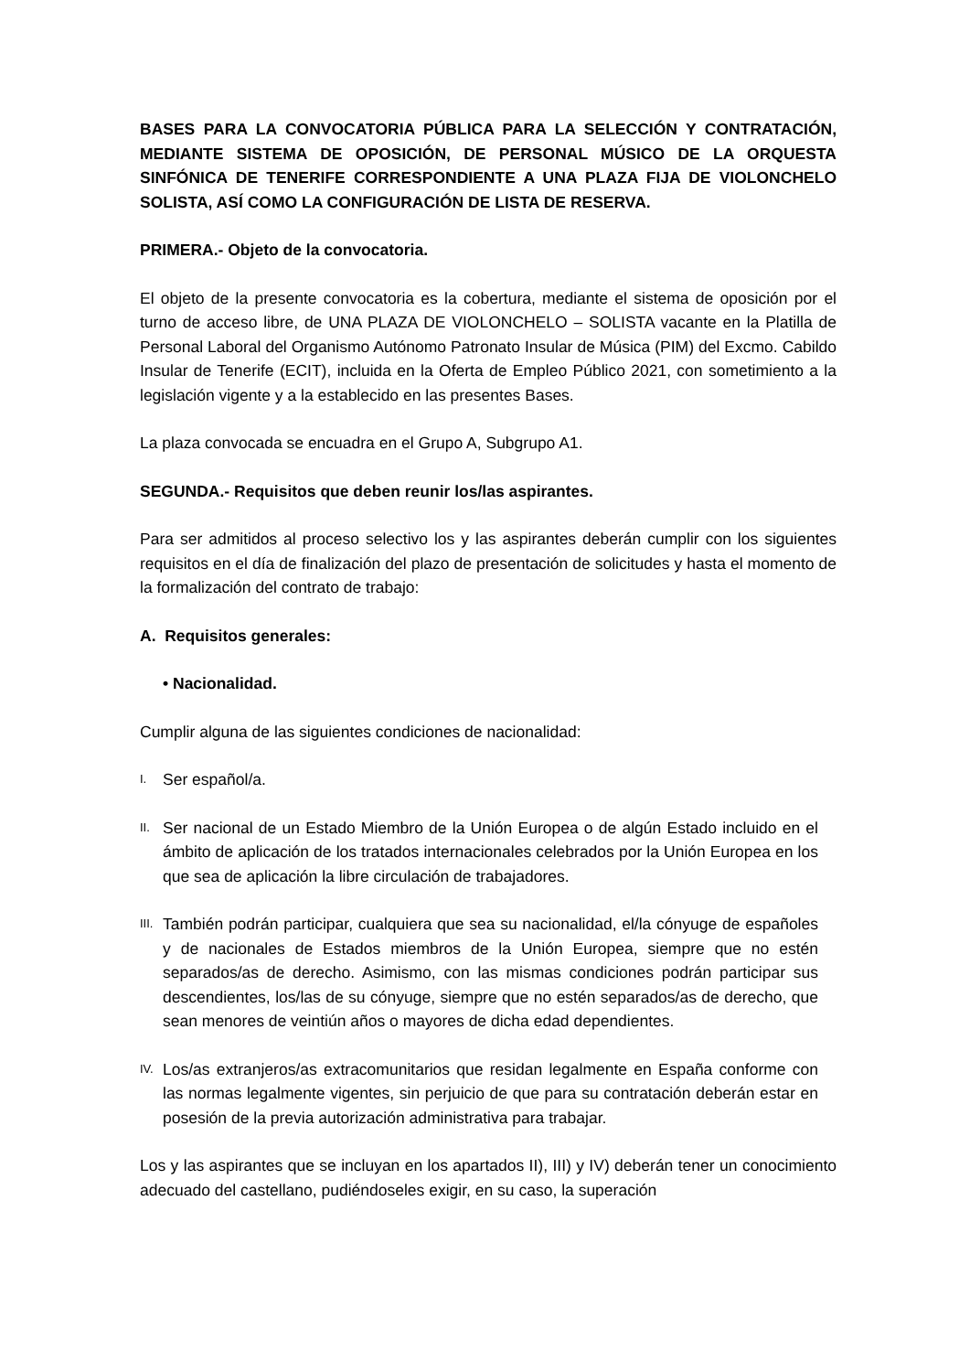BASES PARA LA CONVOCATORIA PÚBLICA PARA LA SELECCIÓN Y CONTRATACIÓN, MEDIANTE SISTEMA DE OPOSICIÓN, DE PERSONAL MÚSICO DE LA ORQUESTA SINFÓNICA DE TENERIFE CORRESPONDIENTE A UNA PLAZA FIJA DE VIOLONCHELO SOLISTA, ASÍ COMO LA CONFIGURACIÓN DE LISTA DE RESERVA.
PRIMERA.- Objeto de la convocatoria.
El objeto de la presente convocatoria es la cobertura, mediante el sistema de oposición por el turno de acceso libre, de UNA PLAZA DE VIOLONCHELO – SOLISTA vacante en la Platilla de Personal Laboral del Organismo Autónomo Patronato Insular de Música (PIM) del Excmo. Cabildo Insular de Tenerife (ECIT), incluida en la Oferta de Empleo Público 2021, con sometimiento a la legislación vigente y a la establecido en las presentes Bases.
La plaza convocada se encuadra en el Grupo A, Subgrupo A1.
SEGUNDA.- Requisitos que deben reunir los/las aspirantes.
Para ser admitidos al proceso selectivo los y las aspirantes deberán cumplir con los siguientes requisitos en el día de finalización del plazo de presentación de solicitudes y hasta el momento de la formalización del contrato de trabajo:
A. Requisitos generales:
• Nacionalidad.
Cumplir alguna de las siguientes condiciones de nacionalidad:
I. Ser español/a.
II. Ser nacional de un Estado Miembro de la Unión Europea o de algún Estado incluido en el ámbito de aplicación de los tratados internacionales celebrados por la Unión Europea en los que sea de aplicación la libre circulación de trabajadores.
III. También podrán participar, cualquiera que sea su nacionalidad, el/la cónyuge de españoles y de nacionales de Estados miembros de la Unión Europea, siempre que no estén separados/as de derecho. Asimismo, con las mismas condiciones podrán participar sus descendientes, los/las de su cónyuge, siempre que no estén separados/as de derecho, que sean menores de veintiún años o mayores de dicha edad dependientes.
IV. Los/as extranjeros/as extracomunitarios que residan legalmente en España conforme con las normas legalmente vigentes, sin perjuicio de que para su contratación deberán estar en posesión de la previa autorización administrativa para trabajar.
Los y las aspirantes que se incluyan en los apartados II), III) y IV) deberán tener un conocimiento adecuado del castellano, pudiéndoseles exigir, en su caso, la superación